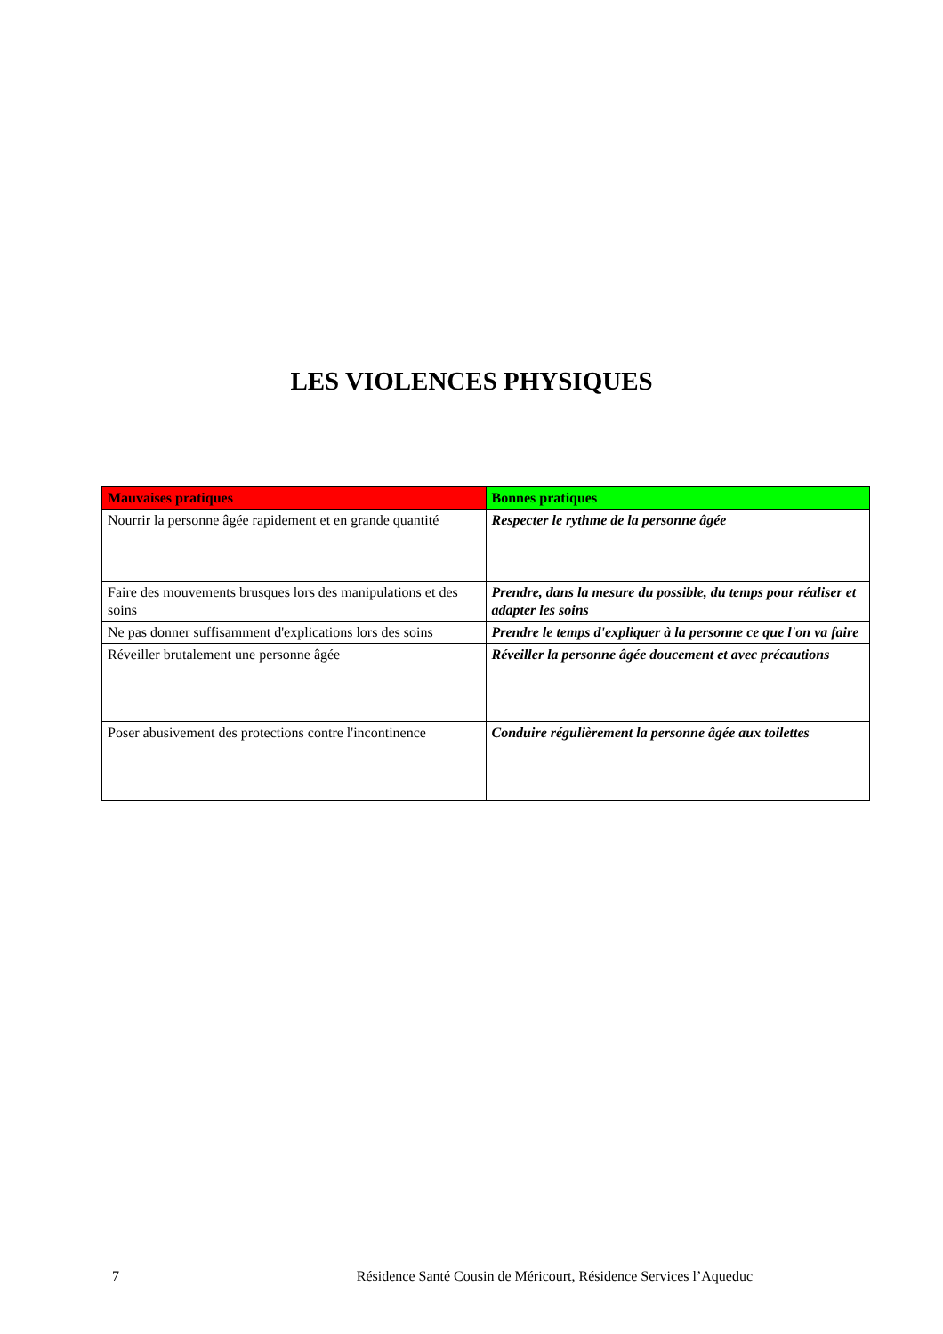LES VIOLENCES PHYSIQUES
| Mauvaises pratiques | Bonnes pratiques |
| --- | --- |
| Nourrir la personne âgée rapidement et en grande quantité | Respecter le rythme de la personne âgée |
| Faire des mouvements brusques lors des manipulations et des soins | Prendre, dans la mesure du possible, du temps pour réaliser et adapter les soins |
| Ne pas donner suffisamment d'explications lors des soins | Prendre le temps d'expliquer à la personne ce que l'on va faire |
| Réveiller brutalement une personne âgée | Réveiller la personne âgée doucement et avec précautions |
| Poser abusivement des protections contre l'incontinence | Conduire régulièrement la personne âgée aux toilettes |
7 Résidence Santé Cousin de Méricourt, Résidence Services l’Aqueduc